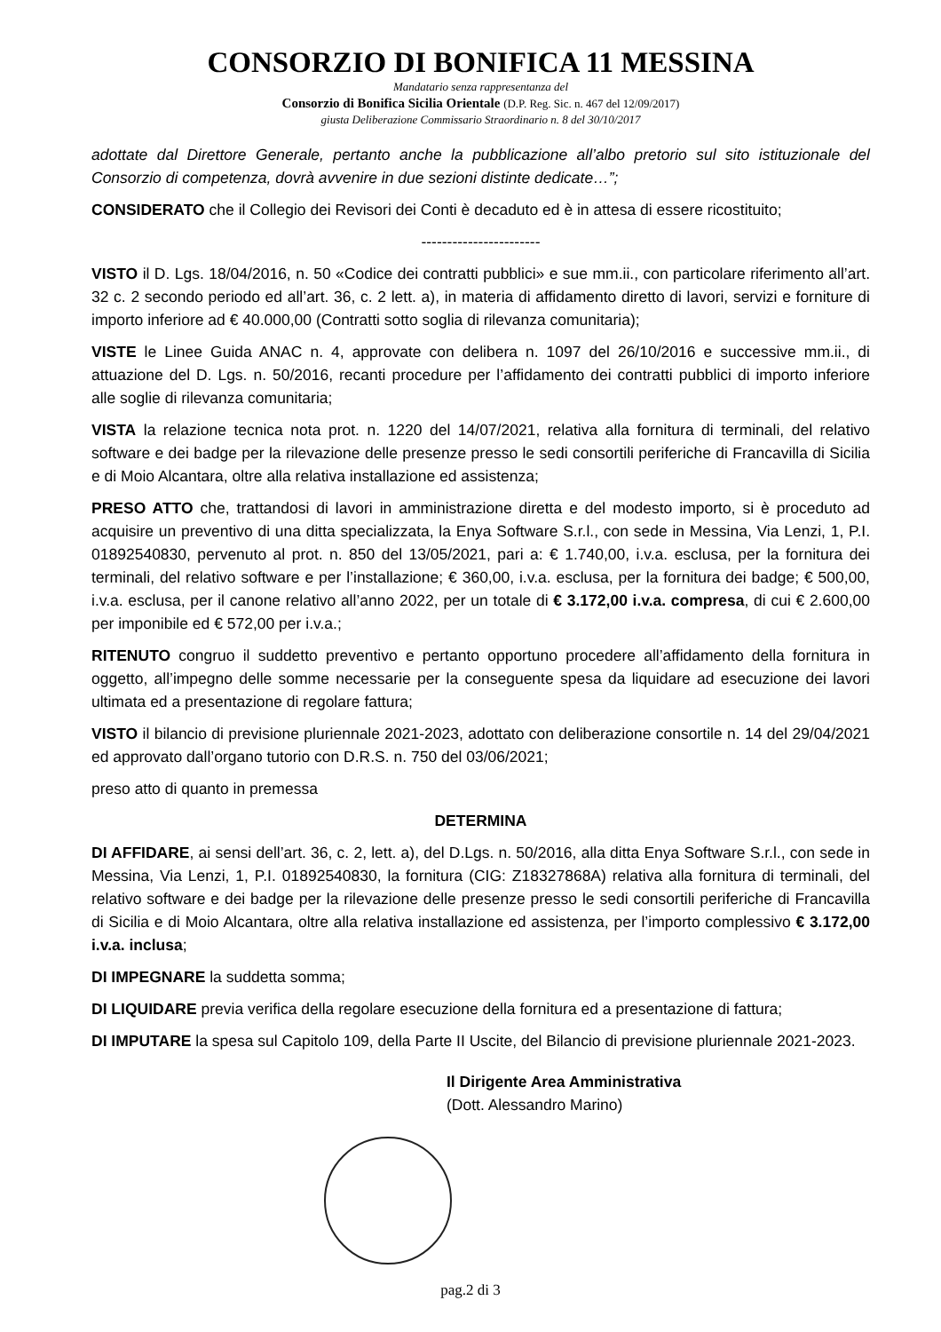CONSORZIO DI BONIFICA 11 MESSINA
Mandatario senza rappresentanza del
Consorzio di Bonifica Sicilia Orientale (D.P. Reg. Sic. n. 467 del 12/09/2017)
giusta Deliberazione Commissario Straordinario n. 8 del 30/10/2017
adottate dal Direttore Generale, pertanto anche la pubblicazione all’albo pretorio sul sito istituzionale del Consorzio di competenza, dovrà avvenire in due sezioni distinte dedicate…”;
CONSIDERATO che il Collegio dei Revisori dei Conti è decaduto ed è in attesa di essere ricostituito;
-----------------------
VISTO il D. Lgs. 18/04/2016, n. 50 «Codice dei contratti pubblici» e sue mm.ii., con particolare riferimento all’art. 32 c. 2 secondo periodo ed all’art. 36, c. 2 lett. a), in materia di affidamento diretto di lavori, servizi e forniture di importo inferiore ad € 40.000,00 (Contratti sotto soglia di rilevanza comunitaria);
VISTE le Linee Guida ANAC n. 4, approvate con delibera n. 1097 del 26/10/2016 e successive mm.ii., di attuazione del D. Lgs. n. 50/2016, recanti procedure per l’affidamento dei contratti pubblici di importo inferiore alle soglie di rilevanza comunitaria;
VISTA la relazione tecnica nota prot. n. 1220 del 14/07/2021, relativa alla fornitura di terminali, del relativo software e dei badge per la rilevazione delle presenze presso le sedi consortili periferiche di Francavilla di Sicilia e di Moio Alcantara, oltre alla relativa installazione ed assistenza;
PRESO ATTO che, trattandosi di lavori in amministrazione diretta e del modesto importo, si è proceduto ad acquisire un preventivo di una ditta specializzata, la Enya Software S.r.l., con sede in Messina, Via Lenzi, 1, P.I. 01892540830, pervenuto al prot. n. 850 del 13/05/2021, pari a: € 1.740,00, i.v.a. esclusa, per la fornitura dei terminali, del relativo software e per l’installazione; € 360,00, i.v.a. esclusa, per la fornitura dei badge; € 500,00, i.v.a. esclusa, per il canone relativo all’anno 2022, per un totale di € 3.172,00 i.v.a. compresa, di cui € 2.600,00 per imponibile ed € 572,00 per i.v.a.;
RITENUTO congruo il suddetto preventivo e pertanto opportuno procedere all’affidamento della fornitura in oggetto, all’impegno delle somme necessarie per la conseguente spesa da liquidare ad esecuzione dei lavori ultimata ed a presentazione di regolare fattura;
VISTO il bilancio di previsione pluriennale 2021-2023, adottato con deliberazione consortile n. 14 del 29/04/2021 ed approvato dall’organo tutorio con D.R.S. n. 750 del 03/06/2021;
preso atto di quanto in premessa
DETERMINA
DI AFFIDARE, ai sensi dell’art. 36, c. 2, lett. a), del D.Lgs. n. 50/2016, alla ditta Enya Software S.r.l., con sede in Messina, Via Lenzi, 1, P.I. 01892540830, la fornitura (CIG: Z18327868A) relativa alla fornitura di terminali, del relativo software e dei badge per la rilevazione delle presenze presso le sedi consortili periferiche di Francavilla di Sicilia e di Moio Alcantara, oltre alla relativa installazione ed assistenza, per l’importo complessivo € 3.172,00 i.v.a. inclusa;
DI IMPEGNARE la suddetta somma;
DI LIQUIDARE previa verifica della regolare esecuzione della fornitura ed a presentazione di fattura;
DI IMPUTARE la spesa sul Capitolo 109, della Parte II Uscite, del Bilancio di previsione pluriennale 2021-2023.
Il Dirigente Area Amministrativa
(Dott. Alessandro Marino)
pag.2 di 3